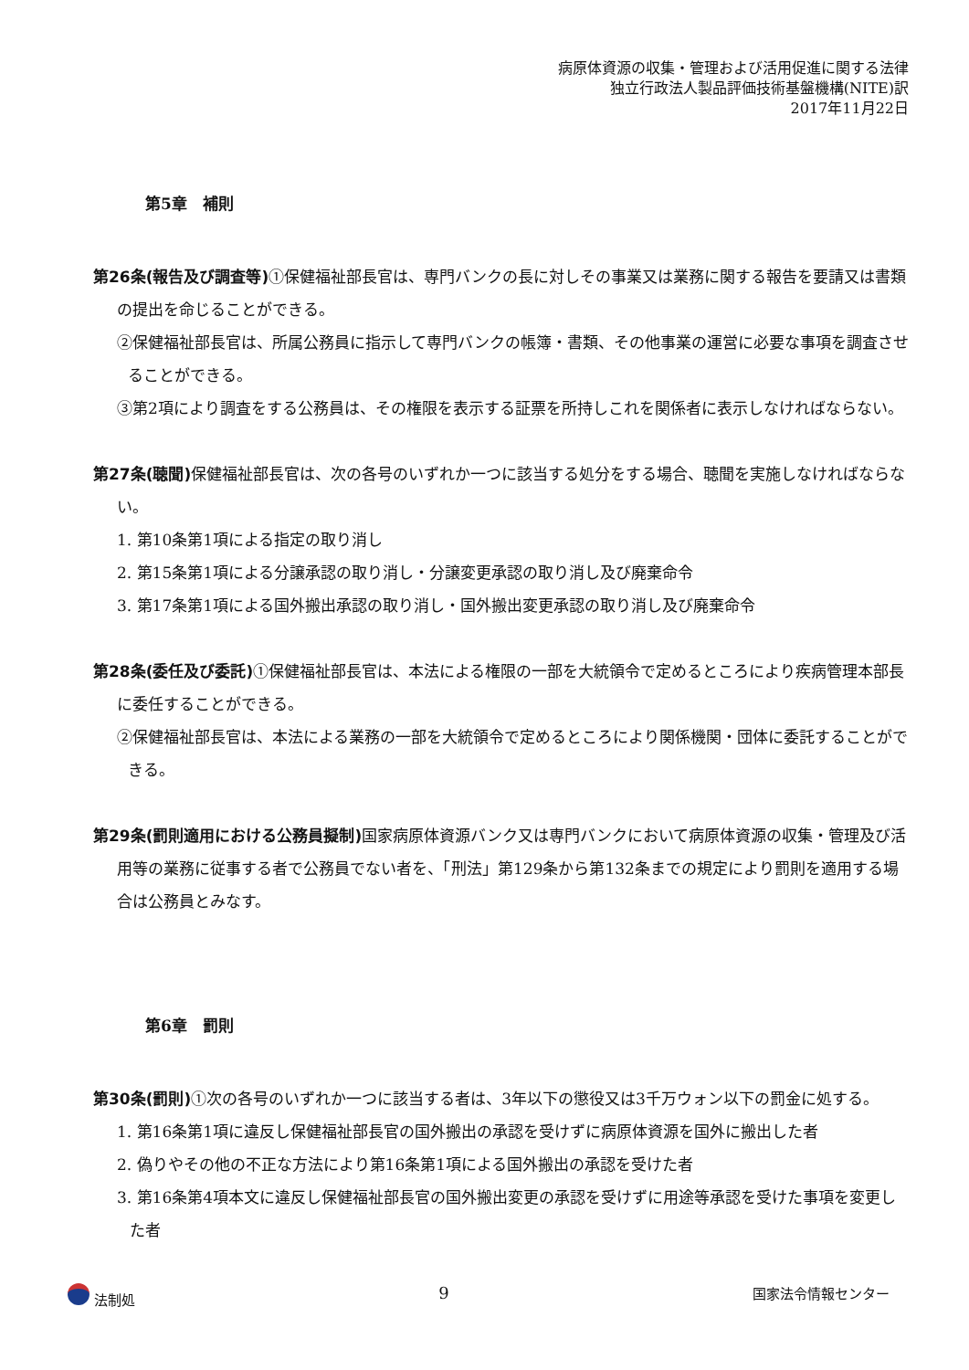病原体資源の収集・管理および活用促進に関する法律
独立行政法人製品評価技術基盤機構(NITE)訳
2017年11月22日
第5章　補則
第26条(報告及び調査等) ①保健福祉部長官は、専門バンクの長に対しその事業又は業務に関する報告を要請又は書類の提出を命じることができる。
②保健福祉部長官は、所属公務員に指示して専門バンクの帳簿・書類、その他事業の運営に必要な事項を調査させることができる。
③第2項により調査をする公務員は、その権限を表示する証票を所持しこれを関係者に表示しなければならない。
第27条(聴聞) 保健福祉部長官は、次の各号のいずれか一つに該当する処分をする場合、聴聞を実施しなければならない。
1. 第10条第1項による指定の取り消し
2. 第15条第1項による分譲承認の取り消し・分譲変更承認の取り消し及び廃棄命令
3. 第17条第1項による国外搬出承認の取り消し・国外搬出変更承認の取り消し及び廃棄命令
第28条(委任及び委託) ①保健福祉部長官は、本法による権限の一部を大統領令で定めるところにより疾病管理本部長に委任することができる。
②保健福祉部長官は、本法による業務の一部を大統領令で定めるところにより関係機関・団体に委託することができる。
第29条(罰則適用における公務員擬制) 国家病原体資源バンク又は専門バンクにおいて病原体資源の収集・管理及び活用等の業務に従事する者で公務員でない者を、「刑法」第129条から第132条までの規定により罰則を適用する場合は公務員とみなす。
第6章　罰則
第30条(罰則) ①次の各号のいずれか一つに該当する者は、3年以下の懲役又は3千万ウォン以下の罰金に処する。
1. 第16条第1項に違反し保健福祉部長官の国外搬出の承認を受けずに病原体資源を国外に搬出した者
2. 偽りやその他の不正な方法により第16条第1項による国外搬出の承認を受けた者
3. 第16条第4項本文に違反し保健福祉部長官の国外搬出変更の承認を受けずに用途等承認を受けた事項を変更した者
法制処 9 国家法令情報センター